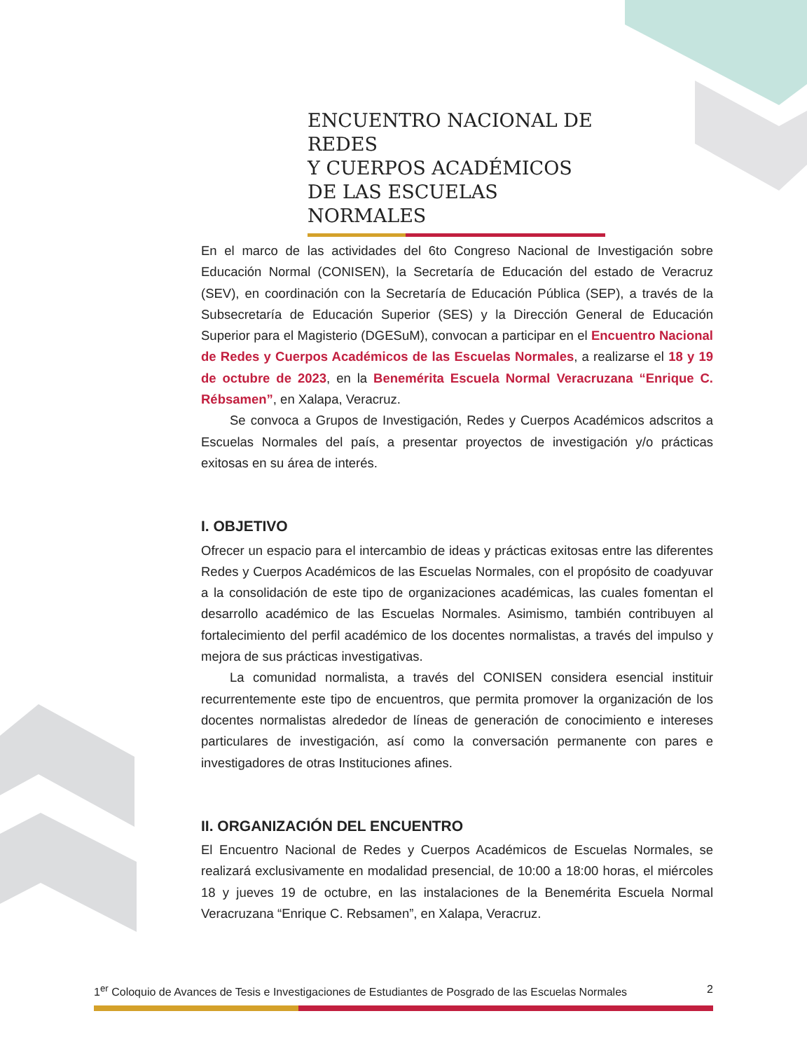ENCUENTRO NACIONAL DE REDES
Y CUERPOS ACADÉMICOS
DE LAS ESCUELAS NORMALES
En el marco de las actividades del 6to Congreso Nacional de Investigación sobre Educación Normal (CONISEN), la Secretaría de Educación del estado de Veracruz (SEV), en coordinación con la Secretaría de Educación Pública (SEP), a través de la Subsecretaría de Educación Superior (SES) y la Dirección General de Educación Superior para el Magisterio (DGESuM), convocan a participar en el Encuentro Nacional de Redes y Cuerpos Académicos de las Escuelas Normales, a realizarse el 18 y 19 de octubre de 2023, en la Benemérita Escuela Normal Veracruzana “Enrique C. Rébsamen”, en Xalapa, Veracruz.
Se convoca a Grupos de Investigación, Redes y Cuerpos Académicos adscritos a Escuelas Normales del país, a presentar proyectos de investigación y/o prácticas exitosas en su área de interés.
I. OBJETIVO
Ofrecer un espacio para el intercambio de ideas y prácticas exitosas entre las diferentes Redes y Cuerpos Académicos de las Escuelas Normales, con el propósito de coadyuvar a la consolidación de este tipo de organizaciones académicas, las cuales fomentan el desarrollo académico de las Escuelas Normales. Asimismo, también contribuyen al fortalecimiento del perfil académico de los docentes normalistas, a través del impulso y mejora de sus prácticas investigativas.
La comunidad normalista, a través del CONISEN considera esencial instituir recurrentemente este tipo de encuentros, que permita promover la organización de los docentes normalistas alrededor de líneas de generación de conocimiento e intereses particulares de investigación, así como la conversación permanente con pares e investigadores de otras Instituciones afines.
II. ORGANIZACIÓN DEL ENCUENTRO
El Encuentro Nacional de Redes y Cuerpos Académicos de Escuelas Normales, se realizará exclusivamente en modalidad presencial, de 10:00 a 18:00 horas, el miércoles 18 y jueves 19 de octubre, en las instalaciones de la Benemérita Escuela Normal Veracruzana “Enrique C. Rebsamen”, en Xalapa, Veracruz.
1<sup>er</sup> Coloquio de Avances de Tesis e Investigaciones de Estudiantes de Posgrado de las Escuelas Normales 2